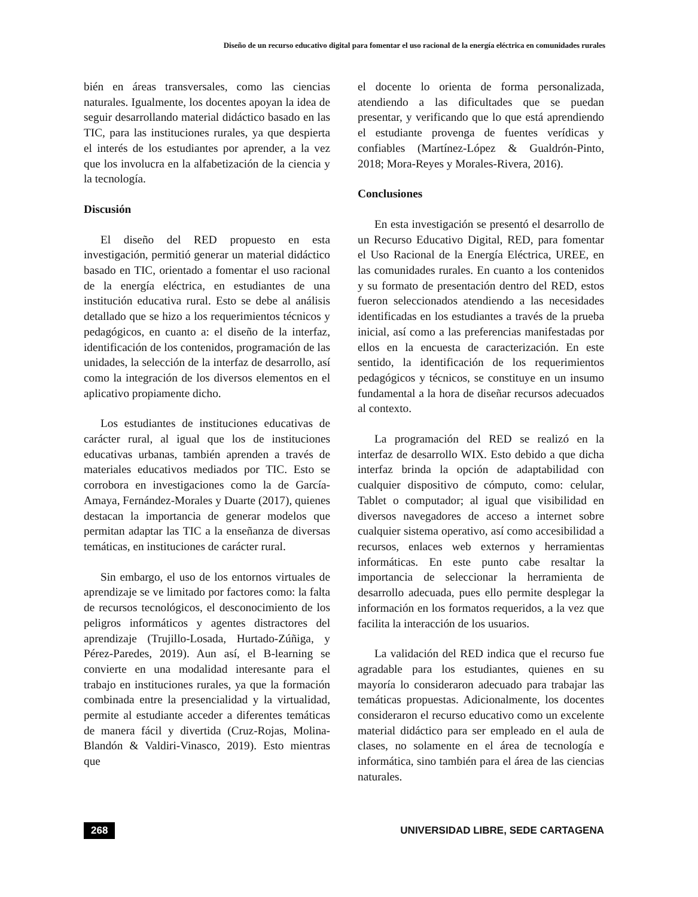Diseño de un recurso educativo digital para fomentar el uso racional de la energía eléctrica en comunidades rurales
bién en áreas transversales, como las ciencias naturales. Igualmente, los docentes apoyan la idea de seguir desarrollando material didáctico basado en las TIC, para las instituciones rurales, ya que despierta el interés de los estudiantes por aprender, a la vez que los involucra en la alfabetización de la ciencia y la tecnología.
Discusión
El diseño del RED propuesto en esta investigación, permitió generar un material didáctico basado en TIC, orientado a fomentar el uso racional de la energía eléctrica, en estudiantes de una institución educativa rural. Esto se debe al análisis detallado que se hizo a los requerimientos técnicos y pedagógicos, en cuanto a: el diseño de la interfaz, identificación de los contenidos, programación de las unidades, la selección de la interfaz de desarrollo, así como la integración de los diversos elementos en el aplicativo propiamente dicho.
Los estudiantes de instituciones educativas de carácter rural, al igual que los de instituciones educativas urbanas, también aprenden a través de materiales educativos mediados por TIC. Esto se corrobora en investigaciones como la de García-Amaya, Fernández-Morales y Duarte (2017), quienes destacan la importancia de generar modelos que permitan adaptar las TIC a la enseñanza de diversas temáticas, en instituciones de carácter rural.
Sin embargo, el uso de los entornos virtuales de aprendizaje se ve limitado por factores como: la falta de recursos tecnológicos, el desconocimiento de los peligros informáticos y agentes distractores del aprendizaje (Trujillo-Losada, Hurtado-Zúñiga, y Pérez-Paredes, 2019). Aun así, el B-learning se convierte en una modalidad interesante para el trabajo en instituciones rurales, ya que la formación combinada entre la presencialidad y la virtualidad, permite al estudiante acceder a diferentes temáticas de manera fácil y divertida (Cruz-Rojas, Molina-Blandón & Valdiri-Vinasco, 2019). Esto mientras que
el docente lo orienta de forma personalizada, atendiendo a las dificultades que se puedan presentar, y verificando que lo que está aprendiendo el estudiante provenga de fuentes verídicas y confiables (Martínez-López & Gualdrón-Pinto, 2018; Mora-Reyes y Morales-Rivera, 2016).
Conclusiones
En esta investigación se presentó el desarrollo de un Recurso Educativo Digital, RED, para fomentar el Uso Racional de la Energía Eléctrica, UREE, en las comunidades rurales. En cuanto a los contenidos y su formato de presentación dentro del RED, estos fueron seleccionados atendiendo a las necesidades identificadas en los estudiantes a través de la prueba inicial, así como a las preferencias manifestadas por ellos en la encuesta de caracterización. En este sentido, la identificación de los requerimientos pedagógicos y técnicos, se constituye en un insumo fundamental a la hora de diseñar recursos adecuados al contexto.
La programación del RED se realizó en la interfaz de desarrollo WIX. Esto debido a que dicha interfaz brinda la opción de adaptabilidad con cualquier dispositivo de cómputo, como: celular, Tablet o computador; al igual que visibilidad en diversos navegadores de acceso a internet sobre cualquier sistema operativo, así como accesibilidad a recursos, enlaces web externos y herramientas informáticas. En este punto cabe resaltar la importancia de seleccionar la herramienta de desarrollo adecuada, pues ello permite desplegar la información en los formatos requeridos, a la vez que facilita la interacción de los usuarios.
La validación del RED indica que el recurso fue agradable para los estudiantes, quienes en su mayoría lo consideraron adecuado para trabajar las temáticas propuestas. Adicionalmente, los docentes consideraron el recurso educativo como un excelente material didáctico para ser empleado en el aula de clases, no solamente en el área de tecnología e informática, sino también para el área de las ciencias naturales.
268 UNIVERSIDAD LIBRE, SEDE CARTAGENA